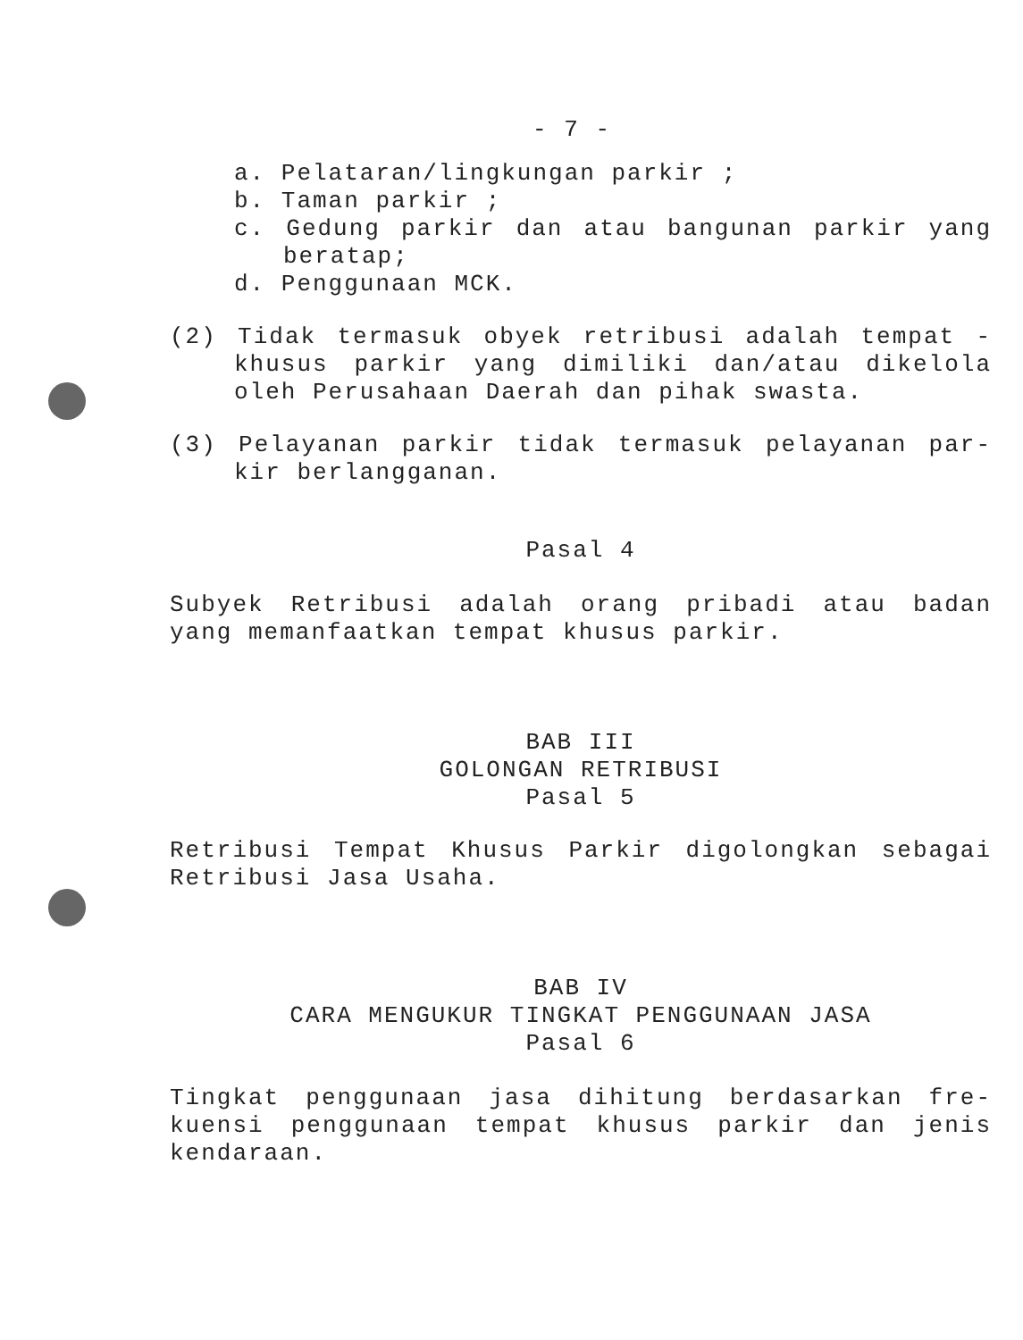- 7 -
a. Pelataran/lingkungan parkir ;
b. Taman parkir ;
c. Gedung parkir dan atau bangunan parkir yang beratap;
d. Penggunaan MCK.
(2) Tidak termasuk obyek retribusi adalah tempat - khusus parkir yang dimiliki dan/atau dikelola oleh Perusahaan Daerah dan pihak swasta.
(3) Pelayanan parkir tidak termasuk pelayanan par- kir berlangganan.
Pasal 4
Subyek Retribusi adalah orang pribadi atau badan yang memanfaatkan tempat khusus parkir.
BAB III
GOLONGAN RETRIBUSI
Pasal 5
Retribusi Tempat Khusus Parkir digolongkan sebagai Retribusi Jasa Usaha.
BAB IV
CARA MENGUKUR TINGKAT PENGGUNAAN JASA
Pasal 6
Tingkat penggunaan jasa dihitung berdasarkan fre- kuensi penggunaan tempat khusus parkir dan jenis kendaraan.